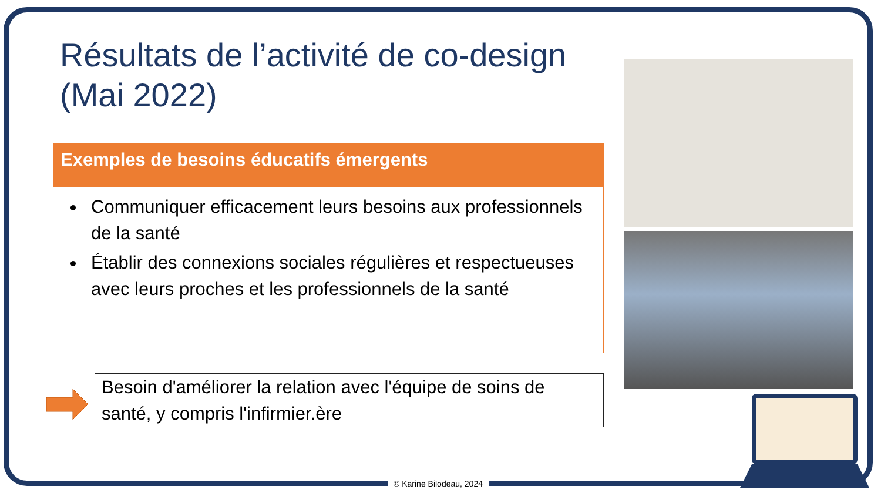Résultats de l’activité de co-design (Mai 2022)
Exemples de besoins éducatifs émergents
Communiquer efficacement leurs besoins aux professionnels de la santé
Établir des connexions sociales régulières et respectueuses avec leurs proches et les professionnels de la santé
Besoin d'améliorer la relation avec l'équipe de soins de santé, y compris l'infirmier.ère
© Karine Bilodeau, 2024